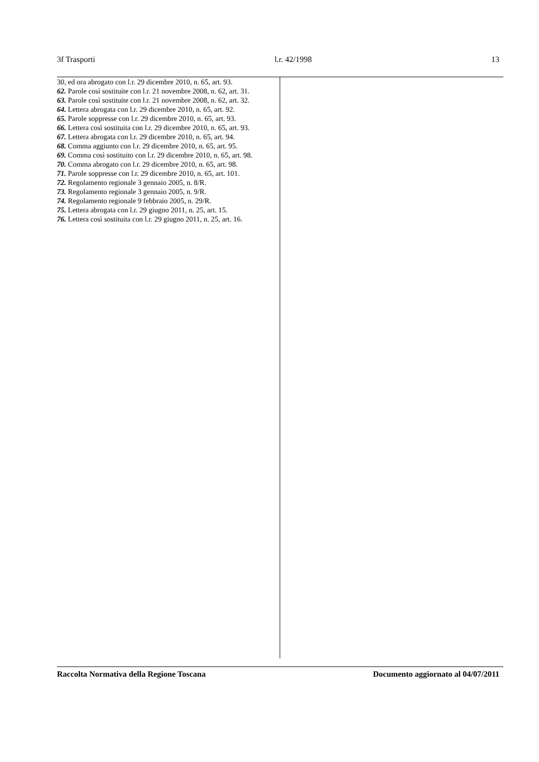3f Trasporti l.r. 42/1998 13
30, ed ora abrogato con l.r. 29 dicembre 2010, n. 65, art. 93.
62. Parole così sostituite con l.r. 21 novembre 2008, n. 62, art. 31.
63. Parole così sostituite con l.r. 21 novembre 2008, n. 62, art. 32.
64. Lettera abrogata con l.r. 29 dicembre 2010, n. 65, art. 92.
65. Parole soppresse con l.r. 29 dicembre 2010, n. 65, art. 93.
66. Lettera così sostituita con l.r. 29 dicembre 2010, n. 65, art. 93.
67. Lettera abrogata con l.r. 29 dicembre 2010, n. 65, art. 94.
68. Comma aggiunto con l.r. 29 dicembre 2010, n. 65, art. 95.
69. Comma così sostituito con l.r. 29 dicembre 2010, n. 65, art. 98.
70. Comma abrogato con l.r. 29 dicembre 2010, n. 65, art. 98.
71. Parole soppresse con l.r. 29 dicembre 2010, n. 65, art. 101.
72. Regolamento regionale 3 gennaio 2005, n. 8/R.
73. Regolamento regionale 3 gennaio 2005, n. 9/R.
74. Regolamento regionale 9 febbraio 2005, n. 29/R.
75. Lettera abrogata con l.r. 29 giugno 2011, n. 25, art. 15.
76. Lettera così sostituita con l.r. 29 giugno 2011, n. 25, art. 16.
Raccolta Normativa della Regione Toscana Documento aggiornato al 04/07/2011